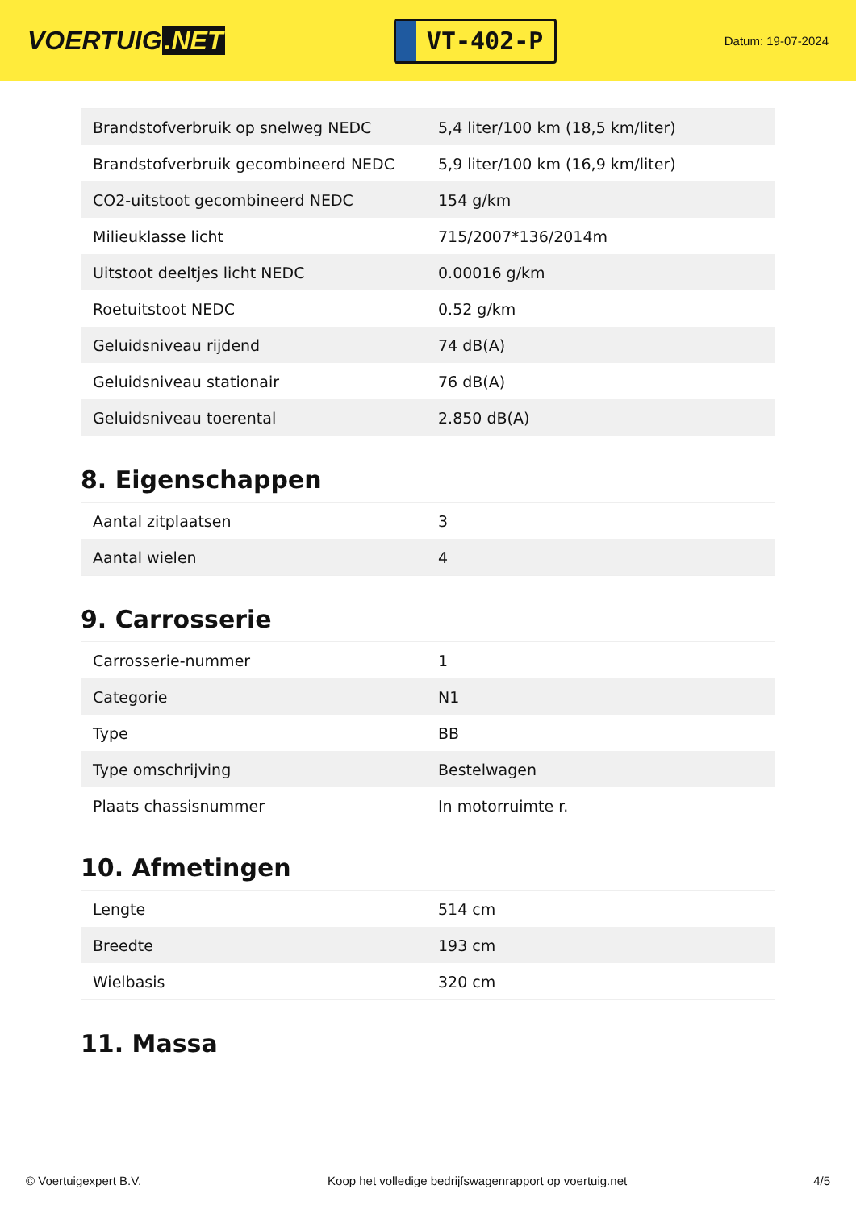VOERTUIG.NET
VT-402-P
Datum: 19-07-2024
| Brandstofverbruik op snelweg NEDC | 5,4 liter/100 km (18,5 km/liter) |
| Brandstofverbruik gecombineerd NEDC | 5,9 liter/100 km (16,9 km/liter) |
| CO2-uitstoot gecombineerd NEDC | 154 g/km |
| Milieuklasse licht | 715/2007*136/2014m |
| Uitstoot deeltjes licht NEDC | 0.00016 g/km |
| Roetuitstoot NEDC | 0.52 g/km |
| Geluidsniveau rijdend | 74 dB(A) |
| Geluidsniveau stationair | 76 dB(A) |
| Geluidsniveau toerental | 2.850 dB(A) |
8. Eigenschappen
| Aantal zitplaatsen | 3 |
| Aantal wielen | 4 |
9. Carrosserie
| Carrosserie-nummer | 1 |
| Categorie | N1 |
| Type | BB |
| Type omschrijving | Bestelwagen |
| Plaats chassisnummer | In motorruimte r. |
10. Afmetingen
| Lengte | 514 cm |
| Breedte | 193 cm |
| Wielbasis | 320 cm |
11. Massa
© Voertuigexpert B.V. Koop het volledige bedrijfswagenrapport op voertuig.net 4/5